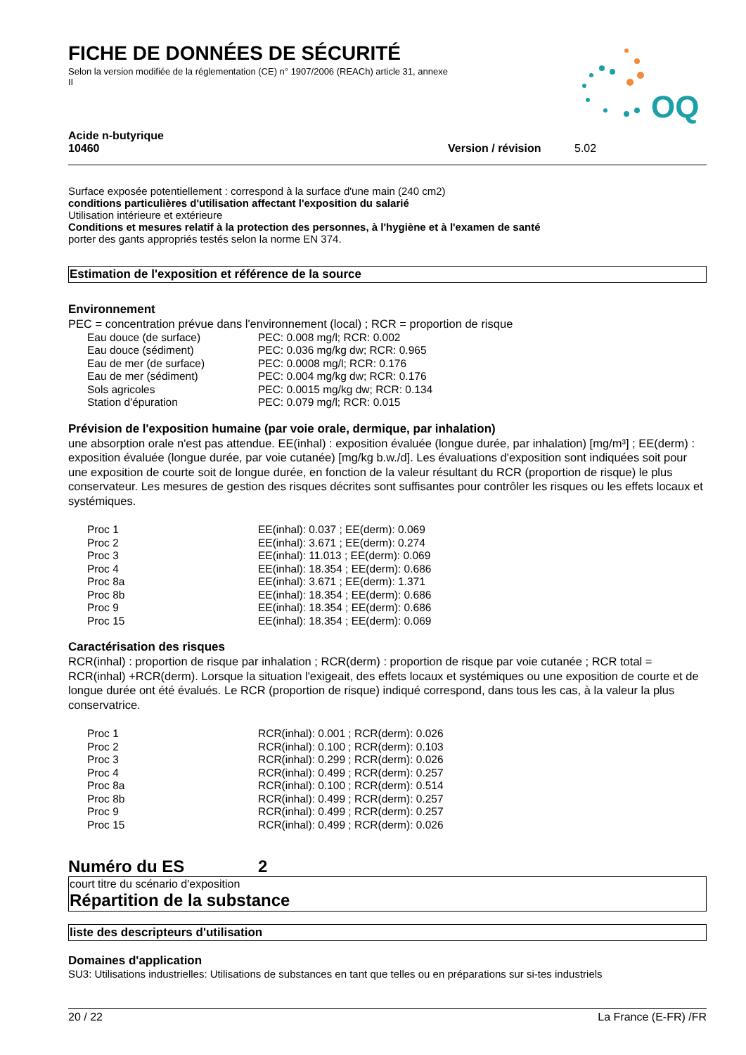FICHE DE DONNÉES DE SÉCURITÉ
Selon la version modifiée de la réglementation (CE) n° 1907/2006 (REACh) article 31, annexe II
OQ
Acide n-butyrique
10460 Version / révision 5.02
Surface exposée potentiellement : correspond à la surface d'une main (240 cm2)
conditions particulières d'utilisation affectant l'exposition du salarié
Utilisation intérieure et extérieure
Conditions et mesures relatif à la protection des personnes, à l'hygiène et à l'examen de santé
porter des gants appropriés testés selon la norme EN 374.
Estimation de l'exposition et référence de la source
Environnement
PEC = concentration prévue dans l'environnement (local) ; RCR = proportion de risque
| Eau douce (de surface) | PEC: 0.008 mg/l; RCR: 0.002 |
| Eau douce (sédiment) | PEC: 0.036 mg/kg dw; RCR: 0.965 |
| Eau de mer (de surface) | PEC: 0.0008 mg/l; RCR: 0.176 |
| Eau de mer (sédiment) | PEC: 0.004 mg/kg dw; RCR: 0.176 |
| Sols agricoles | PEC: 0.0015 mg/kg dw; RCR: 0.134 |
| Station d'épuration | PEC: 0.079 mg/l; RCR: 0.015 |
Prévision de l'exposition humaine (par voie orale, dermique, par inhalation)
une absorption orale n'est pas attendue. EE(inhal) : exposition évaluée (longue durée, par inhalation) [mg/m³] ; EE(derm) : exposition évaluée (longue durée, par voie cutanée) [mg/kg b.w./d]. Les évaluations d'exposition sont indiquées soit pour une exposition de courte soit de longue durée, en fonction de la valeur résultant du RCR (proportion de risque) le plus conservateur. Les mesures de gestion des risques décrites sont suffisantes pour contrôler les risques ou les effets locaux et systémiques.
| Proc 1 | EE(inhal): 0.037 ; EE(derm): 0.069 |
| Proc 2 | EE(inhal): 3.671 ; EE(derm): 0.274 |
| Proc 3 | EE(inhal): 11.013 ; EE(derm): 0.069 |
| Proc 4 | EE(inhal): 18.354 ; EE(derm): 0.686 |
| Proc 8a | EE(inhal): 3.671 ; EE(derm): 1.371 |
| Proc 8b | EE(inhal): 18.354 ; EE(derm): 0.686 |
| Proc 9 | EE(inhal): 18.354 ; EE(derm): 0.686 |
| Proc 15 | EE(inhal): 18.354 ; EE(derm): 0.069 |
Caractérisation des risques
RCR(inhal) : proportion de risque par inhalation ; RCR(derm) : proportion de risque par voie cutanée ; RCR total = RCR(inhal) +RCR(derm). Lorsque la situation l'exigeait, des effets locaux et systémiques ou une exposition de courte et de longue durée ont été évalués. Le RCR (proportion de risque) indiqué correspond, dans tous les cas, à la valeur la plus conservatrice.
| Proc 1 | RCR(inhal): 0.001 ; RCR(derm): 0.026 |
| Proc 2 | RCR(inhal): 0.100 ; RCR(derm): 0.103 |
| Proc 3 | RCR(inhal): 0.299 ; RCR(derm): 0.026 |
| Proc 4 | RCR(inhal): 0.499 ; RCR(derm): 0.257 |
| Proc 8a | RCR(inhal): 0.100 ; RCR(derm): 0.514 |
| Proc 8b | RCR(inhal): 0.499 ; RCR(derm): 0.257 |
| Proc 9 | RCR(inhal): 0.499 ; RCR(derm): 0.257 |
| Proc 15 | RCR(inhal): 0.499 ; RCR(derm): 0.026 |
Numéro du ES 2
court titre du scénario d'exposition
Répartition de la substance
liste des descripteurs d'utilisation
Domaines d'application
SU3: Utilisations industrielles: Utilisations de substances en tant que telles ou en préparations sur si-tes industriels
20 / 22 La France (E-FR) /FR